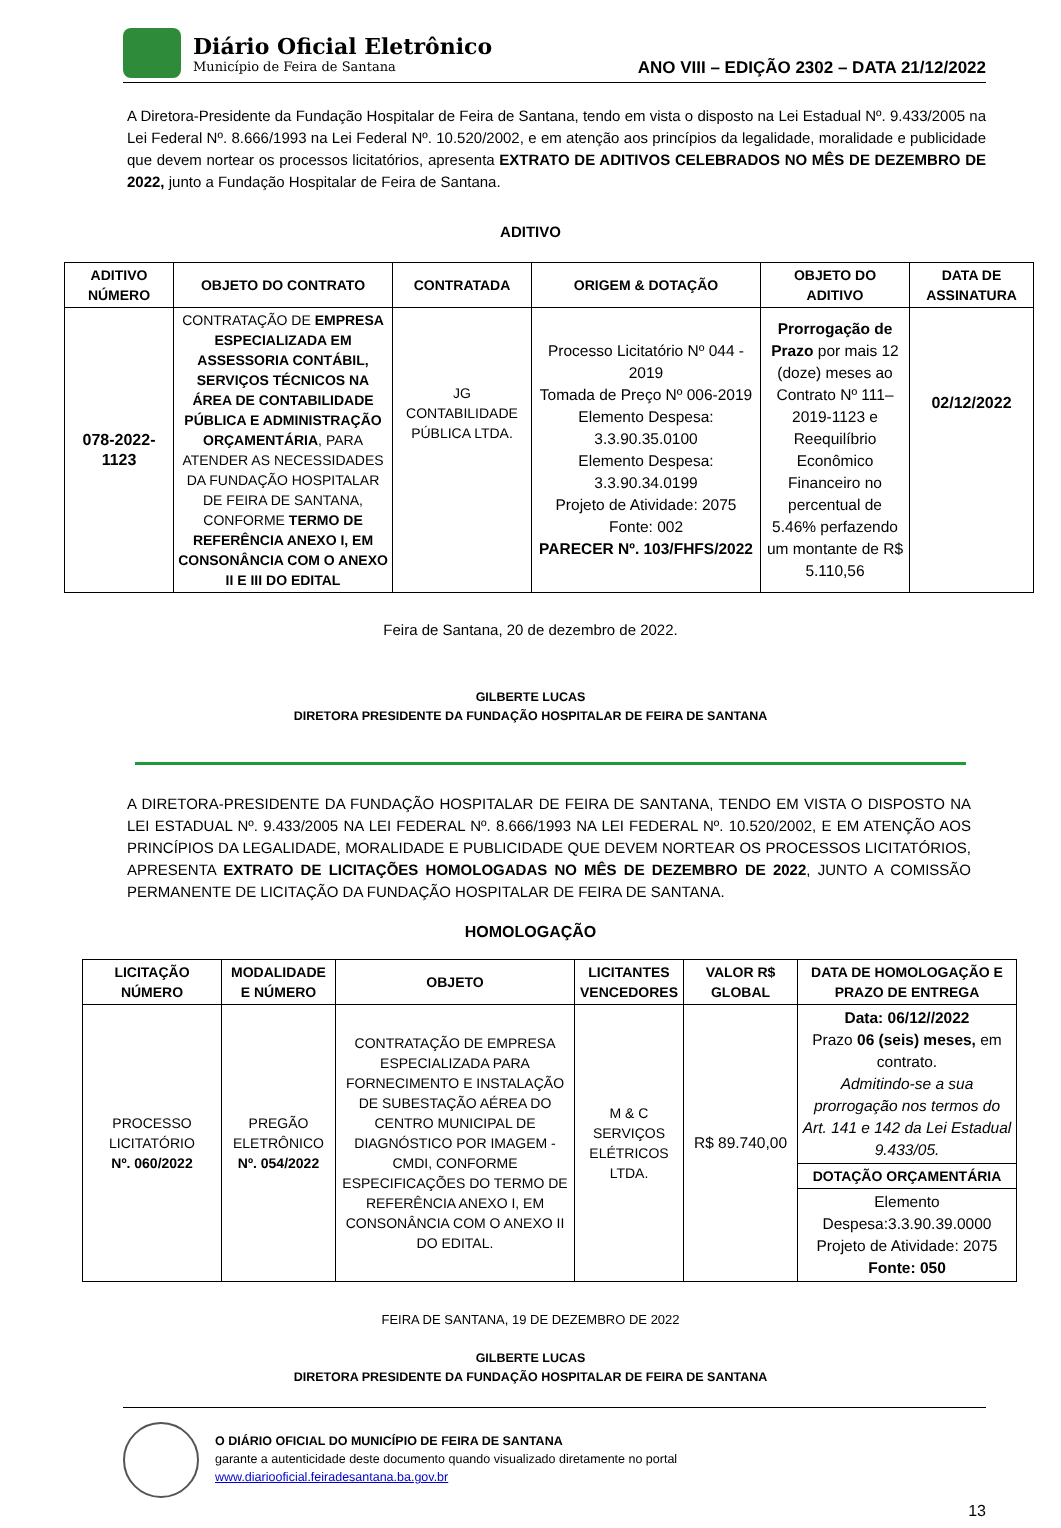Diário Oficial Eletrônico
Município de Feira de Santana
ANO VIII – EDIÇÃO 2302 – DATA 21/12/2022
A Diretora-Presidente da Fundação Hospitalar de Feira de Santana, tendo em vista o disposto na Lei Estadual Nº. 9.433/2005 na Lei Federal Nº. 8.666/1993 na Lei Federal Nº. 10.520/2002, e em atenção aos princípios da legalidade, moralidade e publicidade que devem nortear os processos licitatórios, apresenta EXTRATO DE ADITIVOS CELEBRADOS NO MÊS DE DEZEMBRO DE 2022, junto a Fundação Hospitalar de Feira de Santana.
ADITIVO
| ADITIVO NÚMERO | OBJETO DO CONTRATO | CONTRATADA | ORIGEM & DOTAÇÃO | OBJETO DO ADITIVO | DATA DE ASSINATURA |
| --- | --- | --- | --- | --- | --- |
| 078-2022-1123 | CONTRATAÇÃO DE EMPRESA ESPECIALIZADA EM ASSESSORIA CONTÁBIL, SERVIÇOS TÉCNICOS NA ÁREA DE CONTABILIDADE PÚBLICA E ADMINISTRAÇÃO ORÇAMENTÁRIA , PARA ATENDER AS NECESSIDADES DA FUNDAÇÃO HOSPITALAR DE FEIRA DE SANTANA, CONFORME TERMO DE REFERÊNCIA ANEXO I, EM CONSONÂNCIA COM O ANEXO II E III DO EDITAL | JG CONTABILIDADE PÚBLICA LTDA. | Processo Licitatório Nº 044 - 2019 Tomada de Preço Nº 006-2019 Elemento Despesa: 3.3.90.35.0100 Elemento Despesa: 3.3.90.34.0199 Projeto de Atividade: 2075 Fonte: 002 PARECER Nº. 103/FHFS/2022 | Prorrogação de Prazo por mais 12 (doze) meses ao Contrato Nº 111–2019-1123 e Reequilíbrio Econômico Financeiro no percentual de 5.46% perfazendo um montante de R$ 5.110,56 | 02/12/2022 |
Feira de Santana, 20 de dezembro de 2022.
GILBERTE LUCAS
DIRETORA PRESIDENTE DA FUNDAÇÃO HOSPITALAR DE FEIRA DE SANTANA
A DIRETORA-PRESIDENTE DA FUNDAÇÃO HOSPITALAR DE FEIRA DE SANTANA, TENDO EM VISTA O DISPOSTO NA LEI ESTADUAL Nº. 9.433/2005 NA LEI FEDERAL Nº. 8.666/1993 NA LEI FEDERAL Nº. 10.520/2002, E EM ATENÇÃO AOS PRINCÍPIOS DA LEGALIDADE, MORALIDADE E PUBLICIDADE QUE DEVEM NORTEAR OS PROCESSOS LICITATÓRIOS, APRESENTA EXTRATO DE LICITAÇÕES HOMOLOGADAS NO MÊS DE DEZEMBRO DE 2022, JUNTO A COMISSÃO PERMANENTE DE LICITAÇÃO DA FUNDAÇÃO HOSPITALAR DE FEIRA DE SANTANA.
HOMOLOGAÇÃO
| LICITAÇÃO NÚMERO | MODALIDADE E NÚMERO | OBJETO | LICITANTES VENCEDORES | VALOR R$ GLOBAL | DATA DE HOMOLOGAÇÃO E PRAZO DE ENTREGA |
| --- | --- | --- | --- | --- | --- |
| PROCESSO LICITATÓRIO Nº. 060/2022 | PREGÃO ELETRÔNICO Nº. 054/2022 | CONTRATAÇÃO DE EMPRESA ESPECIALIZADA PARA FORNECIMENTO E INSTALAÇÃO DE SUBESTAÇÃO AÉREA DO CENTRO MUNICIPAL DE DIAGNÓSTICO POR IMAGEM - CMDI, CONFORME ESPECIFICAÇÕES DO TERMO DE REFERÊNCIA ANEXO I, EM CONSONÂNCIA COM O ANEXO II DO EDITAL. | M & C SERVIÇOS ELÉTRICOS LTDA. | R$ 89.740,00 | Data: 06/12//2022 Prazo 06 (seis) meses, em contrato. Admitindo-se a sua prorrogação nos termos do Art. 141 e 142 da Lei Estadual 9.433/05. |
| | | | | | DOTAÇÃO ORÇAMENTÁRIA |
| | | | | | Elemento Despesa:3.3.90.39.0000 Projeto de Atividade: 2075 Fonte: 050 |
FEIRA DE SANTANA, 19 DE DEZEMBRO DE 2022
GILBERTE LUCAS
DIRETORA PRESIDENTE DA FUNDAÇÃO HOSPITALAR DE FEIRA DE SANTANA
O DIÁRIO OFICIAL DO MUNICÍPIO DE FEIRA DE SANTANA
garante a autenticidade deste documento quando visualizado diretamente no portal
www.diariooficial.feiradesantana.ba.gov.br
13